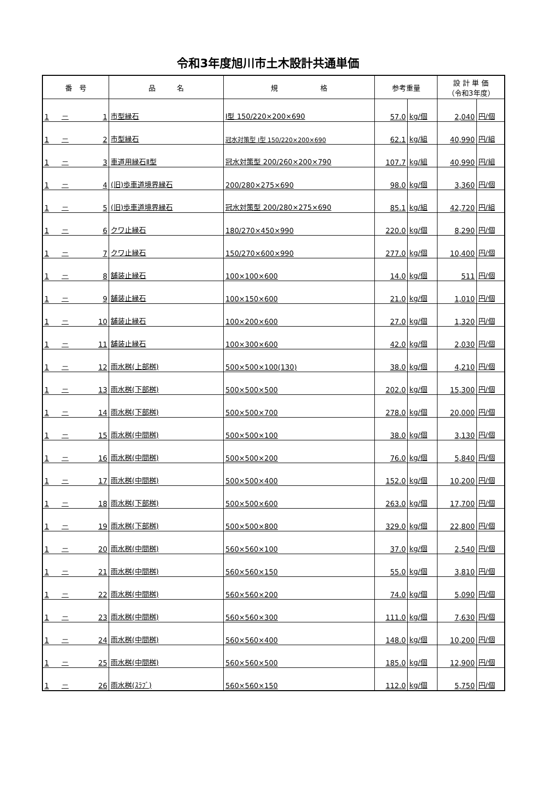令和3年度旭川市土木設計共通単価
| 番 号 | | | 品 名 | 規 格 | 参考重量 | | 設 計 単 価 （令和3年度） | |
| --- | --- | --- | --- | --- | --- | --- | --- | --- |
| 1 | － | 1 | 市型縁石 | Ⅰ型 150/220×200×690 | 57.0 | kg/個 | 2,040 | 円/個 |
| 1 | － | 2 | 市型縁石 | 冠水対策型 Ⅰ型 150/220×200×690 | 62.1 | kg/組 | 40,990 | 円/組 |
| 1 | － | 3 | 車道用縁石Ⅱ型 | 冠水対策型 200/260×200×790 | 107.7 | kg/組 | 40,990 | 円/組 |
| 1 | － | 4 | (旧)歩車道境界縁石 | 200/280×275×690 | 98.0 | kg/個 | 3,360 | 円/個 |
| 1 | － | 5 | (旧)歩車道境界縁石 | 冠水対策型 200/280×275×690 | 85.1 | kg/組 | 42,720 | 円/組 |
| 1 | － | 6 | クワ止縁石 | 180/270×450×990 | 220.0 | kg/個 | 8,290 | 円/個 |
| 1 | － | 7 | クワ止縁石 | 150/270×600×990 | 277.0 | kg/個 | 10,400 | 円/個 |
| 1 | － | 8 | 舗装止縁石 | 100×100×600 | 14.0 | kg/個 | 511 | 円/個 |
| 1 | － | 9 | 舗装止縁石 | 100×150×600 | 21.0 | kg/個 | 1,010 | 円/個 |
| 1 | － | 10 | 舗装止縁石 | 100×200×600 | 27.0 | kg/個 | 1,320 | 円/個 |
| 1 | － | 11 | 舗装止縁石 | 100×300×600 | 42.0 | kg/個 | 2,030 | 円/個 |
| 1 | － | 12 | 雨水桝(上部桝) | 500×500×100(130) | 38.0 | kg/個 | 4,210 | 円/個 |
| 1 | － | 13 | 雨水桝(下部桝) | 500×500×500 | 202.0 | kg/個 | 15,300 | 円/個 |
| 1 | － | 14 | 雨水桝(下部桝) | 500×500×700 | 278.0 | kg/個 | 20,000 | 円/個 |
| 1 | － | 15 | 雨水桝(中間桝) | 500×500×100 | 38.0 | kg/個 | 3,130 | 円/個 |
| 1 | － | 16 | 雨水桝(中間桝) | 500×500×200 | 76.0 | kg/個 | 5,840 | 円/個 |
| 1 | － | 17 | 雨水桝(中間桝) | 500×500×400 | 152.0 | kg/個 | 10,200 | 円/個 |
| 1 | － | 18 | 雨水桝(下部桝) | 500×500×600 | 263.0 | kg/個 | 17,700 | 円/個 |
| 1 | － | 19 | 雨水桝(下部桝) | 500×500×800 | 329.0 | kg/個 | 22,800 | 円/個 |
| 1 | － | 20 | 雨水桝(中間桝) | 560×560×100 | 37.0 | kg/個 | 2,540 | 円/個 |
| 1 | － | 21 | 雨水桝(中間桝) | 560×560×150 | 55.0 | kg/個 | 3,810 | 円/個 |
| 1 | － | 22 | 雨水桝(中間桝) | 560×560×200 | 74.0 | kg/個 | 5,090 | 円/個 |
| 1 | － | 23 | 雨水桝(中間桝) | 560×560×300 | 111.0 | kg/個 | 7,630 | 円/個 |
| 1 | － | 24 | 雨水桝(中間桝) | 560×560×400 | 148.0 | kg/個 | 10,200 | 円/個 |
| 1 | － | 25 | 雨水桝(中間桝) | 560×560×500 | 185.0 | kg/個 | 12,900 | 円/個 |
| 1 | － | 26 | 雨水桝(ｽﾗﾌﾞ) | 560×560×150 | 112.0 | kg/個 | 5,750 | 円/個 |